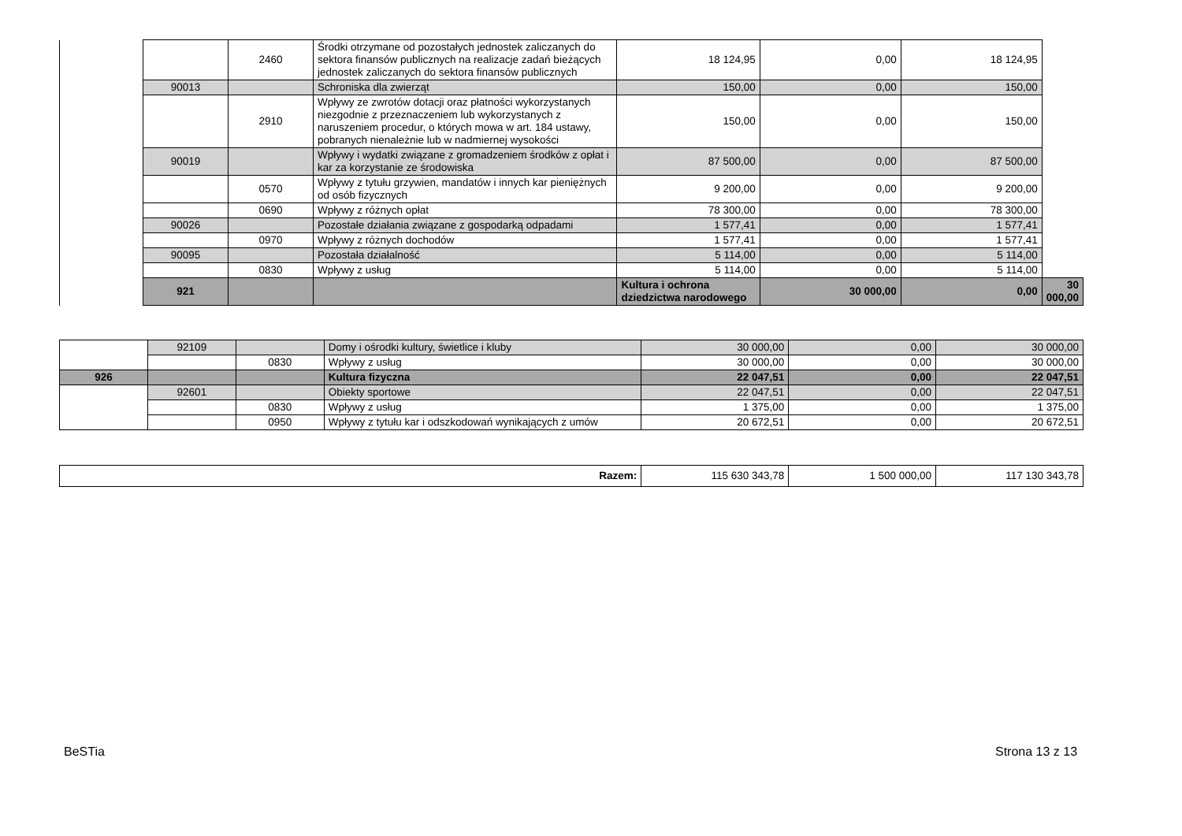| | | 2460 | Środki otrzymane od pozostałych jednostek zaliczanych do sektora finansów publicznych na realizacje zadań bieżących jednostek zaliczanych do sektora finansów publicznych | 18 124,95 | 0,00 | 18 124,95 | |
| | 90013 | | Schroniska dla zwierząt | 150,00 | 0,00 | 150,00 | |
| | | 2910 | Wpływy ze zwrotów dotacji oraz płatności wykorzystanych niezgodnie z przeznaczeniem lub wykorzystanych z naruszeniem procedur, o których mowa w art. 184 ustawy, pobranych nienależnie lub w nadmiernej wysokości | 150,00 | 0,00 | 150,00 | |
| | 90019 | | Wpływy i wydatki związane z gromadzeniem środków z opłat i kar za korzystanie ze środowiska | 87 500,00 | 0,00 | 87 500,00 | |
| | | 0570 | Wpływy z tytułu grzywien, mandatów i innych kar pieniężnych od osób fizycznych | 9 200,00 | 0,00 | 9 200,00 | |
| | | 0690 | Wpływy z różnych opłat | 78 300,00 | 0,00 | 78 300,00 | |
| | 90026 | | Pozostałe działania związane z gospodarką odpadami | 1 577,41 | 0,00 | 1 577,41 | |
| | | 0970 | Wpływy z różnych dochodów | 1 577,41 | 0,00 | 1 577,41 | |
| | 90095 | | Pozostała działalność | 5 114,00 | 0,00 | 5 114,00 | |
| | | 0830 | Wpływy z usług | 5 114,00 | 0,00 | 5 114,00 | |
| | 921 | | | Kultura i ochrona dziedzictwa narodowego | 30 000,00 | 0,00 | 30 000,00 |
| | 92109 | | Domy i ośrodki kultury, świetlice i kluby | 30 000,00 | 0,00 | 30 000,00 |
| | | 0830 | Wpływy z usług | 30 000,00 | 0,00 | 30 000,00 |
| 926 | | | Kultura fizyczna | 22 047,51 | 0,00 | 22 047,51 |
| | 92601 | | Obiekty sportowe | 22 047,51 | 0,00 | 22 047,51 |
| | | 0830 | Wpływy z usług | 1 375,00 | 0,00 | 1 375,00 |
| | | 0950 | Wpływy z tytułu kar i odszkodowań wynikających z umów | 20 672,51 | 0,00 | 20 672,51 |
| Razem: | 115 630 343,78 | 1 500 000,00 | 117 130 343,78 |
BeSTia Strona 13 z 13